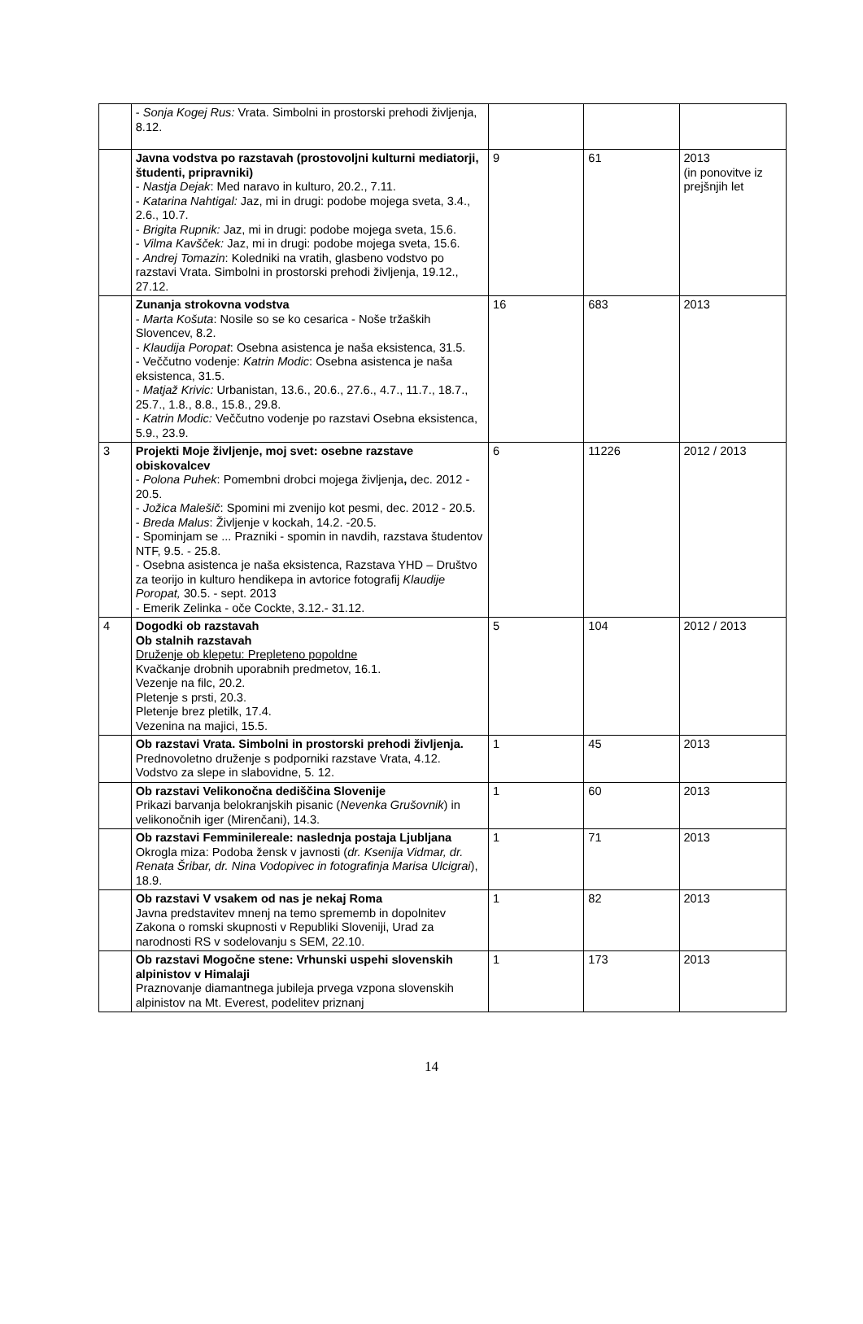| | - Sonja Kogej Rus: Vrata. Simbolni in prostorski prehodi življenja, 8.12. | | | |
| | Javna vodstva po razstavah (prostovoljni kulturni mediatorji, študenti, pripravniki) - Nastja Dejak : Med naravo in kulturo, 20.2., 7.11. - Katarina Nahtigal: Jaz, mi in drugi: podobe mojega sveta, 3.4., 2.6., 10.7. - Brigita Rupnik: Jaz, mi in drugi: podobe mojega sveta, 15.6. - Vilma Kavšček: Jaz, mi in drugi: podobe mojega sveta, 15.6. - Andrej Tomazin : Koledniki na vratih, glasbeno vodstvo po razstavi Vrata. Simbolni in prostorski prehodi življenja, 19.12., 27.12. | 9 | 61 | 2013 (in ponovitve iz prejšnjih let |
| | Zunanja strokovna vodstva - Marta Košuta : Nosile so se ko cesarica - Noše tržaških Slovencev, 8.2. - Klaudija Poropat : Osebna asistenca je naša eksistenca, 31.5. - Veččutno vodenje: Katrin Modic : Osebna asistenca je naša eksistenca, 31.5. - Matjaž Krivic: Urbanistan, 13.6., 20.6., 27.6., 4.7., 11.7., 18.7., 25.7., 1.8., 8.8., 15.8., 29.8. - Katrin Modic: Veččutno vodenje po razstavi Osebna eksistenca, 5.9., 23.9. | 16 | 683 | 2013 |
| 3 | Projekti Moje življenje, moj svet: osebne razstave obiskovalcev - Polona Puhek : Pomembni drobci mojega življenja , dec. 2012 - 20.5. - Jožica Malešič : Spomini mi zvenijo kot pesmi, dec. 2012 - 20.5. - Breda Malus : Življenje v kockah, 14.2. -20.5. - Spominjam se ... Prazniki - spomin in navdih, razstava študentov NTF, 9.5. - 25.8. - Osebna asistenca je naša eksistenca, Razstava YHD – Društvo za teorijo in kulturo hendikepa in avtorice fotografij Klaudije Poropat, 30.5. - sept. 2013 - Emerik Zelinka - oče Cockte, 3.12.- 31.12. | 6 | 11226 | 2012 / 2013 |
| 4 | Dogodki ob razstavah Ob stalnih razstavah Druženje ob klepetu: Prepleteno popoldne Kvačkanje drobnih uporabnih predmetov, 16.1. Vezenje na filc, 20.2. Pletenje s prsti, 20.3. Pletenje brez pletilk, 17.4. Vezenina na majici, 15.5. | 5 | 104 | 2012 / 2013 |
| | Ob razstavi Vrata. Simbolni in prostorski prehodi življenja. Prednovoletno druženje s podporniki razstave Vrata, 4.12. Vodstvo za slepe in slabovidne, 5. 12. | 1 | 45 | 2013 |
| | Ob razstavi Velikonočna dediščina Slovenije Prikazi barvanja belokranjskih pisanic ( Nevenka Grušovnik ) in velikonočnih iger (Mirenčani), 14.3. | 1 | 60 | 2013 |
| | Ob razstavi Femminilereale: naslednja postaja Ljubljana Okrogla miza: Podoba žensk v javnosti ( dr. Ksenija Vidmar, dr. Renata Šribar, dr. Nina Vodopivec in fotografinja Marisa Ulcigrai ), 18.9. | 1 | 71 | 2013 |
| | Ob razstavi V vsakem od nas je nekaj Roma Javna predstavitev mnenj na temo sprememb in dopolnitev Zakona o romski skupnosti v Republiki Sloveniji, Urad za narodnosti RS v sodelovanju s SEM, 22.10. | 1 | 82 | 2013 |
| | Ob razstavi Mogočne stene: Vrhunski uspehi slovenskih alpinistov v Himalaji Praznovanje diamantnega jubileja prvega vzpona slovenskih alpinistov na Mt. Everest, podelitev priznanj | 1 | 173 | 2013 |
14